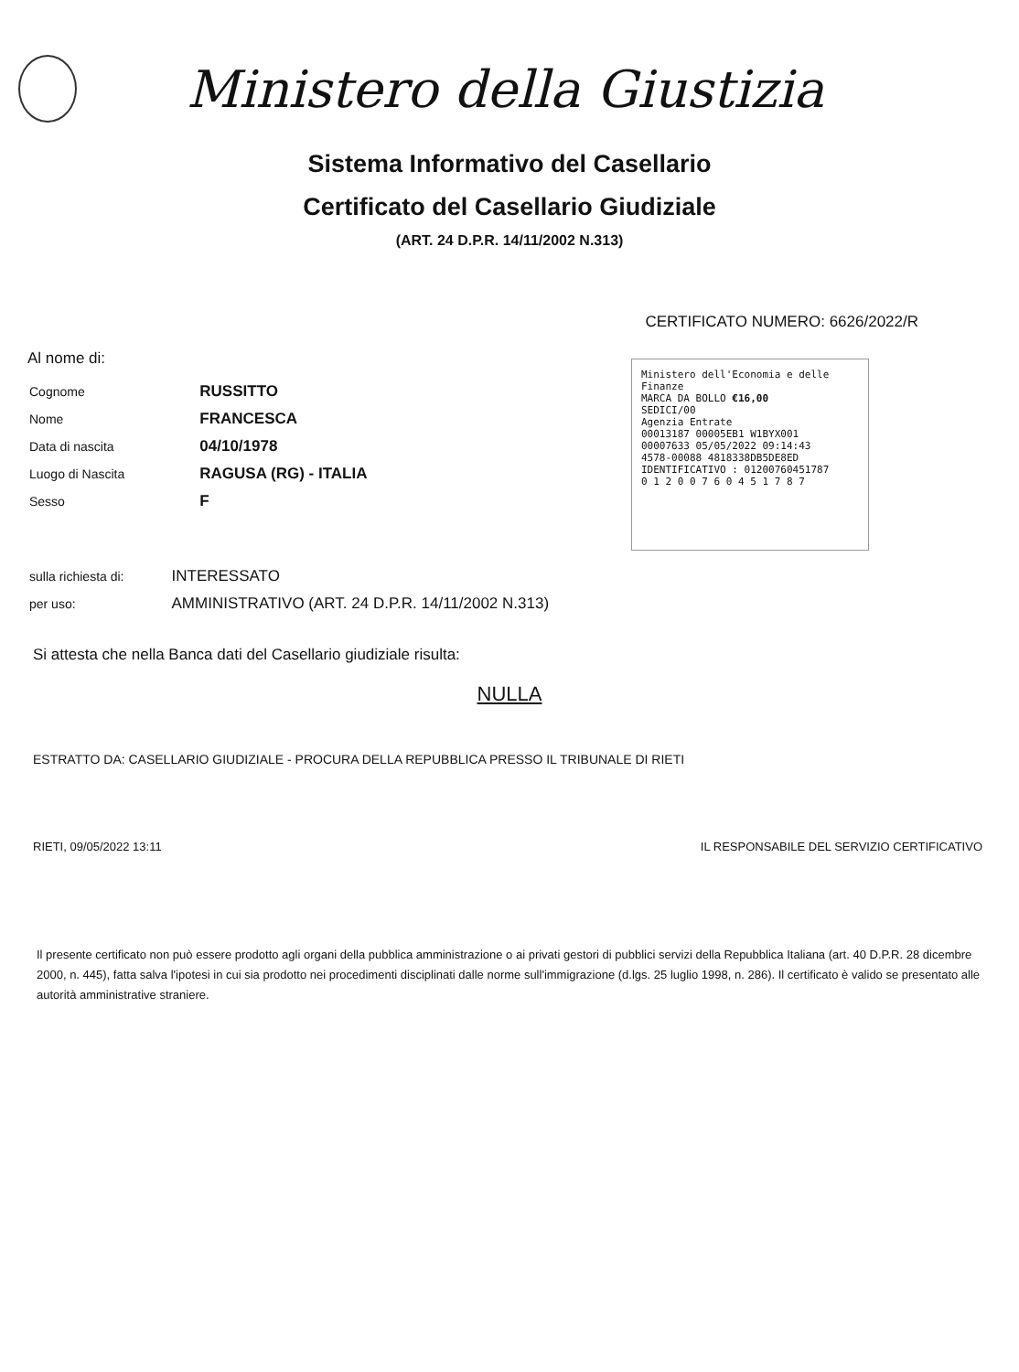Ministero della Giustizia
Sistema Informativo del Casellario
Certificato del Casellario Giudiziale
(ART. 24 D.P.R. 14/11/2002 N.313)
CERTIFICATO NUMERO: 6626/2022/R
Al nome di:
| Cognome | RUSSITTO |
| Nome | FRANCESCA |
| Data di nascita | 04/10/1978 |
| Luogo di Nascita | RAGUSA (RG) - ITALIA |
| Sesso | F |
| sulla richiesta di: | INTERESSATO |
| per uso: | AMMINISTRATIVO (ART. 24 D.P.R. 14/11/2002 N.313) |
Ministero dell'Economia e delle Finanze
MARCA DA BOLLO €16,00
SEDICI/00
Agenzia Entrate
00013187 00005EB1 W1BYX001
00007633 05/05/2022 09:14:43
4578-00088 4818338DB5DE8ED
IDENTIFICATIVO : 01200760451787
0 1 2 0 0 7 6 0 4 5 1 7 8 7
Si attesta che nella Banca dati del Casellario giudiziale risulta:
NULLA
ESTRATTO DA: CASELLARIO GIUDIZIALE - PROCURA DELLA REPUBBLICA PRESSO IL TRIBUNALE DI RIETI
RIETI, 09/05/2022 13:11 IL RESPONSABILE DEL SERVIZIO CERTIFICATIVO
Il presente certificato non può essere prodotto agli organi della pubblica amministrazione o ai privati gestori di pubblici servizi della Repubblica Italiana (art. 40 D.P.R. 28 dicembre 2000, n. 445), fatta salva l'ipotesi in cui sia prodotto nei procedimenti disciplinati dalle norme sull'immigrazione (d.lgs. 25 luglio 1998, n. 286). Il certificato è valido se presentato alle autorità amministrative straniere.